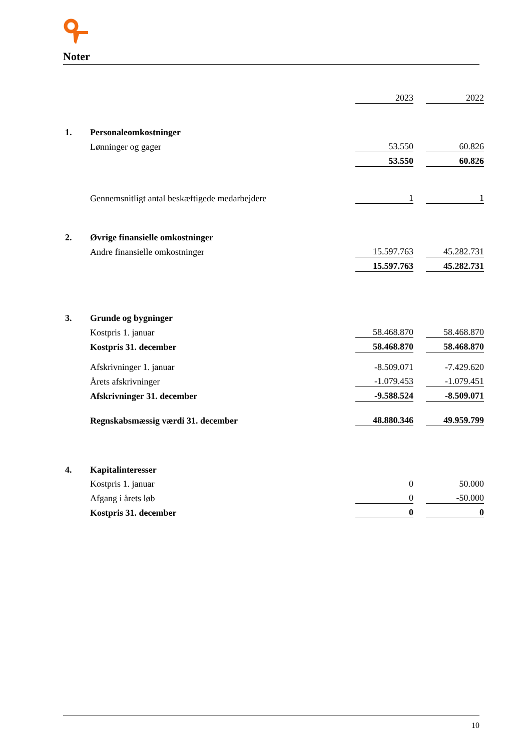Noter
| | | 2023 | | 2022 |
| 1. | Personaleomkostninger | | | |
| | Lønninger og gager | 53.550 | | 60.826 |
| | | 53.550 | | 60.826 |
| | Gennemsnitligt antal beskæftigede medarbejdere | 1 | | 1 |
| 2. | Øvrige finansielle omkostninger | | | |
| | Andre finansielle omkostninger | 15.597.763 | | 45.282.731 |
| | | 15.597.763 | | 45.282.731 |
| 3. | Grunde og bygninger | | | |
| | Kostpris 1. januar | 58.468.870 | | 58.468.870 |
| | Kostpris 31. december | 58.468.870 | | 58.468.870 |
| | Afskrivninger 1. januar | -8.509.071 | | -7.429.620 |
| | Årets afskrivninger | -1.079.453 | | -1.079.451 |
| | Afskrivninger 31. december | -9.588.524 | | -8.509.071 |
| | Regnskabsmæssig værdi 31. december | 48.880.346 | | 49.959.799 |
| 4. | Kapitalinteresser | | | |
| | Kostpris 1. januar | 0 | | 50.000 |
| | Afgang i årets løb | 0 | | -50.000 |
| | Kostpris 31. december | 0 | | 0 |
10